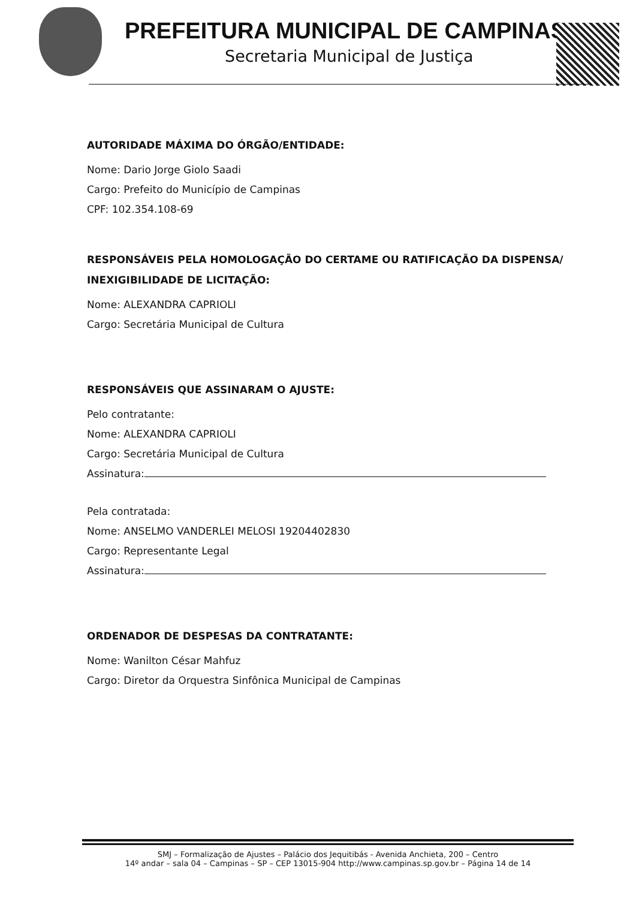PREFEITURA MUNICIPAL DE CAMPINAS
Secretaria Municipal de Justiça
AUTORIDADE MÁXIMA DO ÓRGÃO/ENTIDADE:
Nome: Dario Jorge Giolo Saadi
Cargo: Prefeito do Município de Campinas
CPF: 102.354.108-69
RESPONSÁVEIS PELA HOMOLOGAÇÃO DO CERTAME OU RATIFICAÇÃO DA DISPENSA/ INEXIGIBILIDADE DE LICITAÇÃO:
Nome: ALEXANDRA CAPRIOLI
Cargo: Secretária Municipal de Cultura
RESPONSÁVEIS QUE ASSINARAM O AJUSTE:
Pelo contratante:
Nome: ALEXANDRA CAPRIOLI
Cargo: Secretária Municipal de Cultura
Assinatura:
Pela contratada:
Nome: ANSELMO VANDERLEI MELOSI 19204402830
Cargo: Representante Legal
Assinatura:
ORDENADOR DE DESPESAS DA CONTRATANTE:
Nome: Wanilton César Mahfuz
Cargo: Diretor da Orquestra Sinfônica Municipal de Campinas
SMJ – Formalização de Ajustes – Palácio dos Jequitibás - Avenida Anchieta, 200 – Centro
14º andar – sala 04 – Campinas – SP – CEP 13015-904 http://www.campinas.sp.gov.br – Página 14 de 14